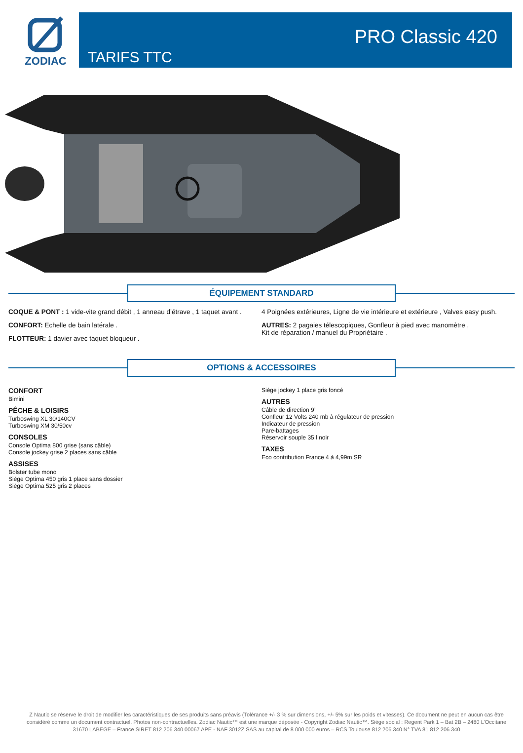ZODIAC
TARIFS TTC
PRO Classic 420
ÉQUIPEMENT STANDARD
COQUE & PONT : 1 vide-vite grand débit , 1 anneau d’étrave , 1 taquet avant .
CONFORT: Echelle de bain latérale .
FLOTTEUR: 1 davier avec taquet bloqueur .
4 Poignées extérieures, Ligne de vie intérieure et extérieure , Valves easy push.
AUTRES: 2 pagaies télescopiques, Gonfleur à pied avec manomètre ,
Kit de réparation / manuel du Propriétaire .
OPTIONS & ACCESSOIRES
CONFORT
Bimini
PÊCHE & LOISIRS
Turboswing XL 30/140CV
Turboswing XM 30/50cv
CONSOLES
Console Optima 800 grise (sans câble)
Console jockey grise 2 places sans câble
ASSISES
Bolster tube mono
Siège Optima 450 gris 1 place sans dossier
Siège Optima 525 gris 2 places
Siège jockey 1 place gris foncé
AUTRES
Câble de direction 9’
Gonfleur 12 Volts 240 mb à régulateur de pression
Indicateur de pression
Pare-battages
Réservoir souple 35 l noir
TAXES
Eco contribution France 4 à 4,99m SR
Z Nautic se réserve le droit de modifier les caractéristiques de ses produits sans préavis (Tolérance +/- 3 % sur dimensions, +/- 5% sur les poids et vitesses). Ce document ne peut en aucun cas être considéré comme un document contractuel. Photos non-contractuelles. Zodiac Nautic™ est une marque déposée - Copyright Zodiac Nautic™. Siège social : Regent Park 1 – Bat 2B – 2480 L’Occitane 31670 LABEGE – France SIRET 812 206 340 00067 APE - NAF 3012Z SAS au capital de 8 000 000 euros – RCS Toulouse 812 206 340 N° TVA 81 812 206 340